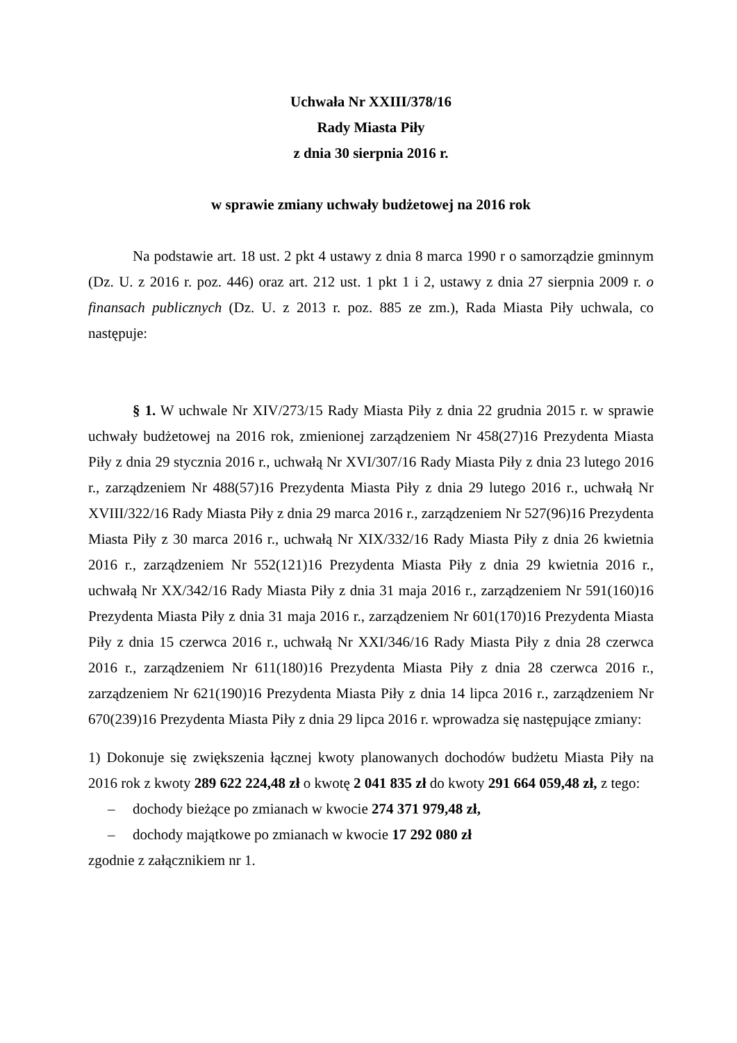Uchwała Nr XXIII/378/16
Rady Miasta Piły
z dnia 30 sierpnia 2016 r.
w sprawie zmiany uchwały budżetowej na 2016 rok
Na podstawie art. 18 ust. 2 pkt 4 ustawy z dnia 8 marca 1990 r o samorządzie gminnym (Dz. U. z 2016 r. poz. 446) oraz art. 212 ust. 1 pkt 1 i 2, ustawy z dnia 27 sierpnia 2009 r. o finansach publicznych (Dz. U. z 2013 r. poz. 885 ze zm.), Rada Miasta Piły uchwala, co następuje:
§ 1. W uchwale Nr XIV/273/15 Rady Miasta Piły z dnia 22 grudnia 2015 r. w sprawie uchwały budżetowej na 2016 rok, zmienionej zarządzeniem Nr 458(27)16 Prezydenta Miasta Piły z dnia 29 stycznia 2016 r., uchwałą Nr XVI/307/16 Rady Miasta Piły z dnia 23 lutego 2016 r., zarządzeniem Nr 488(57)16 Prezydenta Miasta Piły z dnia 29 lutego 2016 r., uchwałą Nr XVIII/322/16 Rady Miasta Piły z dnia 29 marca 2016 r., zarządzeniem Nr 527(96)16 Prezydenta Miasta Piły z 30 marca 2016 r., uchwałą Nr XIX/332/16 Rady Miasta Piły z dnia 26 kwietnia 2016 r., zarządzeniem Nr 552(121)16 Prezydenta Miasta Piły z dnia 29 kwietnia 2016 r., uchwałą Nr XX/342/16 Rady Miasta Piły z dnia 31 maja 2016 r., zarządzeniem Nr 591(160)16 Prezydenta Miasta Piły z dnia 31 maja 2016 r., zarządzeniem Nr 601(170)16 Prezydenta Miasta Piły z dnia 15 czerwca 2016 r., uchwałą Nr XXI/346/16 Rady Miasta Piły z dnia 28 czerwca 2016 r., zarządzeniem Nr 611(180)16 Prezydenta Miasta Piły z dnia 28 czerwca 2016 r., zarządzeniem Nr 621(190)16 Prezydenta Miasta Piły z dnia 14 lipca 2016 r., zarządzeniem Nr 670(239)16 Prezydenta Miasta Piły z dnia 29 lipca 2016 r. wprowadza się następujące zmiany:
1) Dokonuje się zwiększenia łącznej kwoty planowanych dochodów budżetu Miasta Piły na 2016 rok z kwoty 289 622 224,48 zł o kwotę 2 041 835 zł do kwoty 291 664 059,48 zł, z tego:
– dochody bieżące po zmianach w kwocie 274 371 979,48 zł,
– dochody majątkowe po zmianach w kwocie 17 292 080 zł
zgodnie z załącznikiem nr 1.